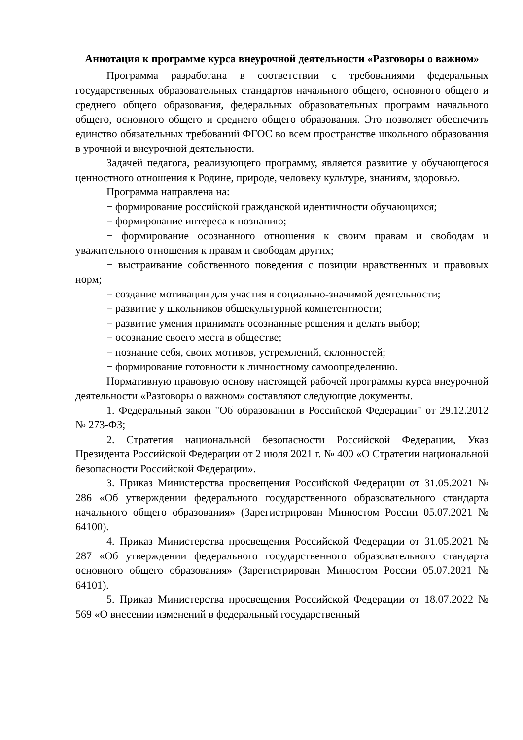Аннотация к программе курса внеурочной деятельности «Разговоры о важном»
Программа разработана в соответствии с требованиями федеральных государственных образовательных стандартов начального общего, основного общего и среднего общего образования, федеральных образовательных программ начального общего, основного общего и среднего общего образования. Это позволяет обеспечить единство обязательных требований ФГОС во всем пространстве школьного образования в урочной и внеурочной деятельности.
Задачей педагога, реализующего программу, является развитие у обучающегося ценностного отношения к Родине, природе, человеку культуре, знаниям, здоровью.
Программа направлена на:
− формирование российской гражданской идентичности обучающихся;
− формирование интереса к познанию;
− формирование осознанного отношения к своим правам и свободам и уважительного отношения к правам и свободам других;
− выстраивание собственного поведения с позиции нравственных и правовых норм;
− создание мотивации для участия в социально-значимой деятельности;
− развитие у школьников общекультурной компетентности;
− развитие умения принимать осознанные решения и делать выбор;
− осознание своего места в обществе;
− познание себя, своих мотивов, устремлений, склонностей;
− формирование готовности к личностному самоопределению.
Нормативную правовую основу настоящей рабочей программы курса внеурочной деятельности «Разговоры о важном» составляют следующие документы.
1. Федеральный закон "Об образовании в Российской Федерации" от 29.12.2012 № 273-ФЗ;
2. Стратегия национальной безопасности Российской Федерации, Указ Президента Российской Федерации от 2 июля 2021 г. № 400 «О Стратегии национальной безопасности Российской Федерации».
3. Приказ Министерства просвещения Российской Федерации от 31.05.2021 № 286 «Об утверждении федерального государственного образовательного стандарта начального общего образования» (Зарегистрирован Минюстом России 05.07.2021 № 64100).
4. Приказ Министерства просвещения Российской Федерации от 31.05.2021 № 287 «Об утверждении федерального государственного образовательного стандарта основного общего образования» (Зарегистрирован Минюстом России 05.07.2021 № 64101).
5. Приказ Министерства просвещения Российской Федерации от 18.07.2022 № 569 «О внесении изменений в федеральный государственный